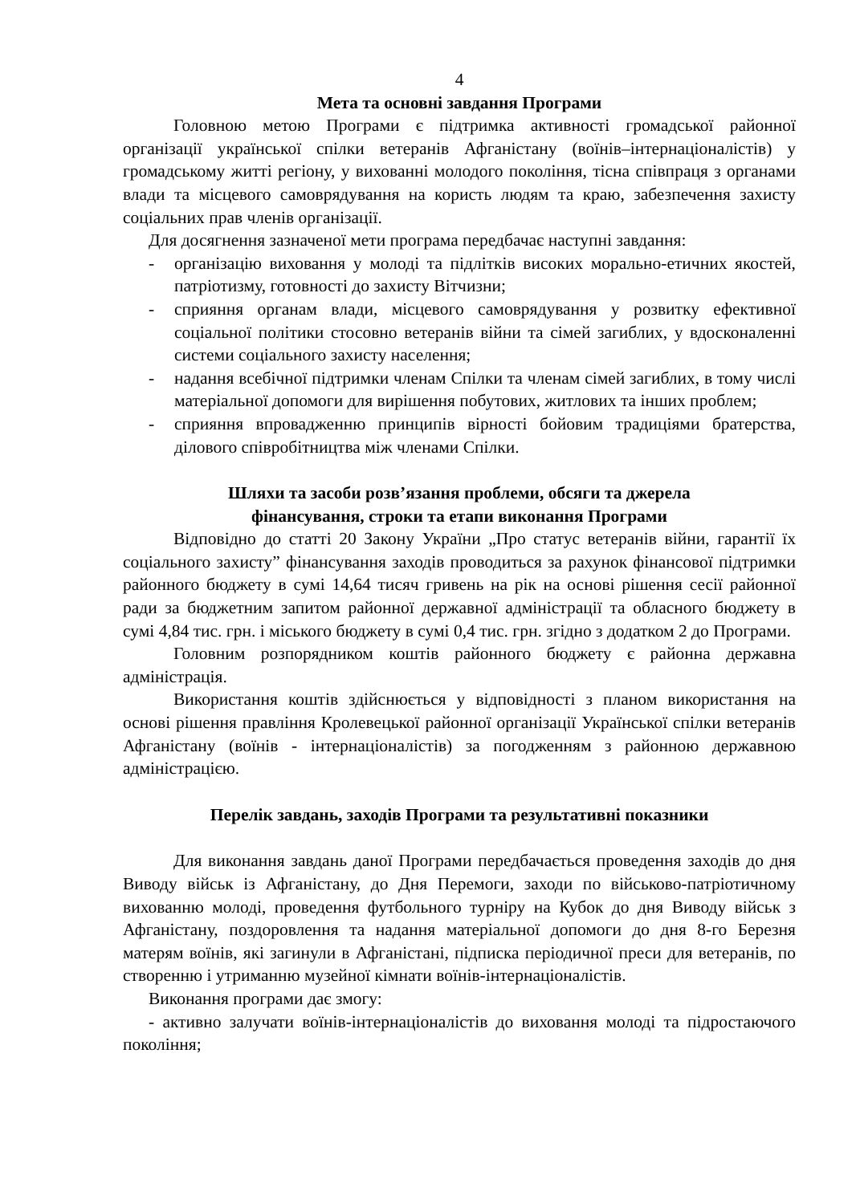4
Мета та основні завдання Програми
Головною метою Програми є підтримка активності громадської районної організації української спілки ветеранів Афганістану (воїнів–інтернаціоналістів) у громадському житті регіону, у вихованні молодого покоління, тісна співпраця з органами влади та місцевого самоврядування на користь людям та краю, забезпечення захисту соціальних прав членів організації.
Для досягнення зазначеної мети програма передбачає наступні завдання:
- організацію виховання у молоді та підлітків високих морально-етичних якостей, патріотизму, готовності до захисту Вітчизни;
- сприяння органам влади, місцевого самоврядування у розвитку ефективної соціальної політики стосовно ветеранів війни та сімей загиблих, у вдосконаленні системи соціального захисту населення;
- надання всебічної підтримки членам Спілки та членам сімей загиблих, в тому числі матеріальної допомоги для вирішення побутових, житлових та інших проблем;
- сприяння впровадженню принципів вірності бойовим традиціями братерства, ділового співробітництва між членами Спілки.
Шляхи та засоби розв’язання проблеми, обсяги та джерела
фінансування, строки та етапи виконання Програми
Відповідно до статті 20 Закону України „Про статус ветеранів війни, гарантії їх соціального захисту” фінансування заходів проводиться за рахунок фінансової підтримки районного бюджету в сумі 14,64 тисяч гривень на рік на основі рішення сесії районної ради за бюджетним запитом районної державної адміністрації та обласного бюджету в сумі 4,84 тис. грн. і міського бюджету в сумі 0,4 тис. грн. згідно з додатком 2 до Програми.
Головним розпорядником коштів районного бюджету є районна державна адміністрація.
Використання коштів здійснюється у відповідності з планом використання на основі рішення правління Кролевецької районної організації Української спілки ветеранів Афганістану (воїнів - інтернаціоналістів) за погодженням з районною державною адміністрацією.
Перелік завдань, заходів Програми та результативні показники
Для виконання завдань даної Програми передбачається проведення заходів до дня Виводу військ із Афганістану, до Дня Перемоги, заходи по військово-патріотичному вихованню молоді, проведення футбольного турніру на Кубок до дня Виводу військ з Афганістану, поздоровлення та надання матеріальної допомоги до дня 8-го Березня матерям воїнів, які загинули в Афганістані, підписка періодичної преси для ветеранів, по створенню і утриманню музейної кімнати воїнів-інтернаціоналістів.
Виконання програми дає змогу:
- активно залучати воїнів-інтернаціоналістів до виховання молоді та підростаючого покоління;